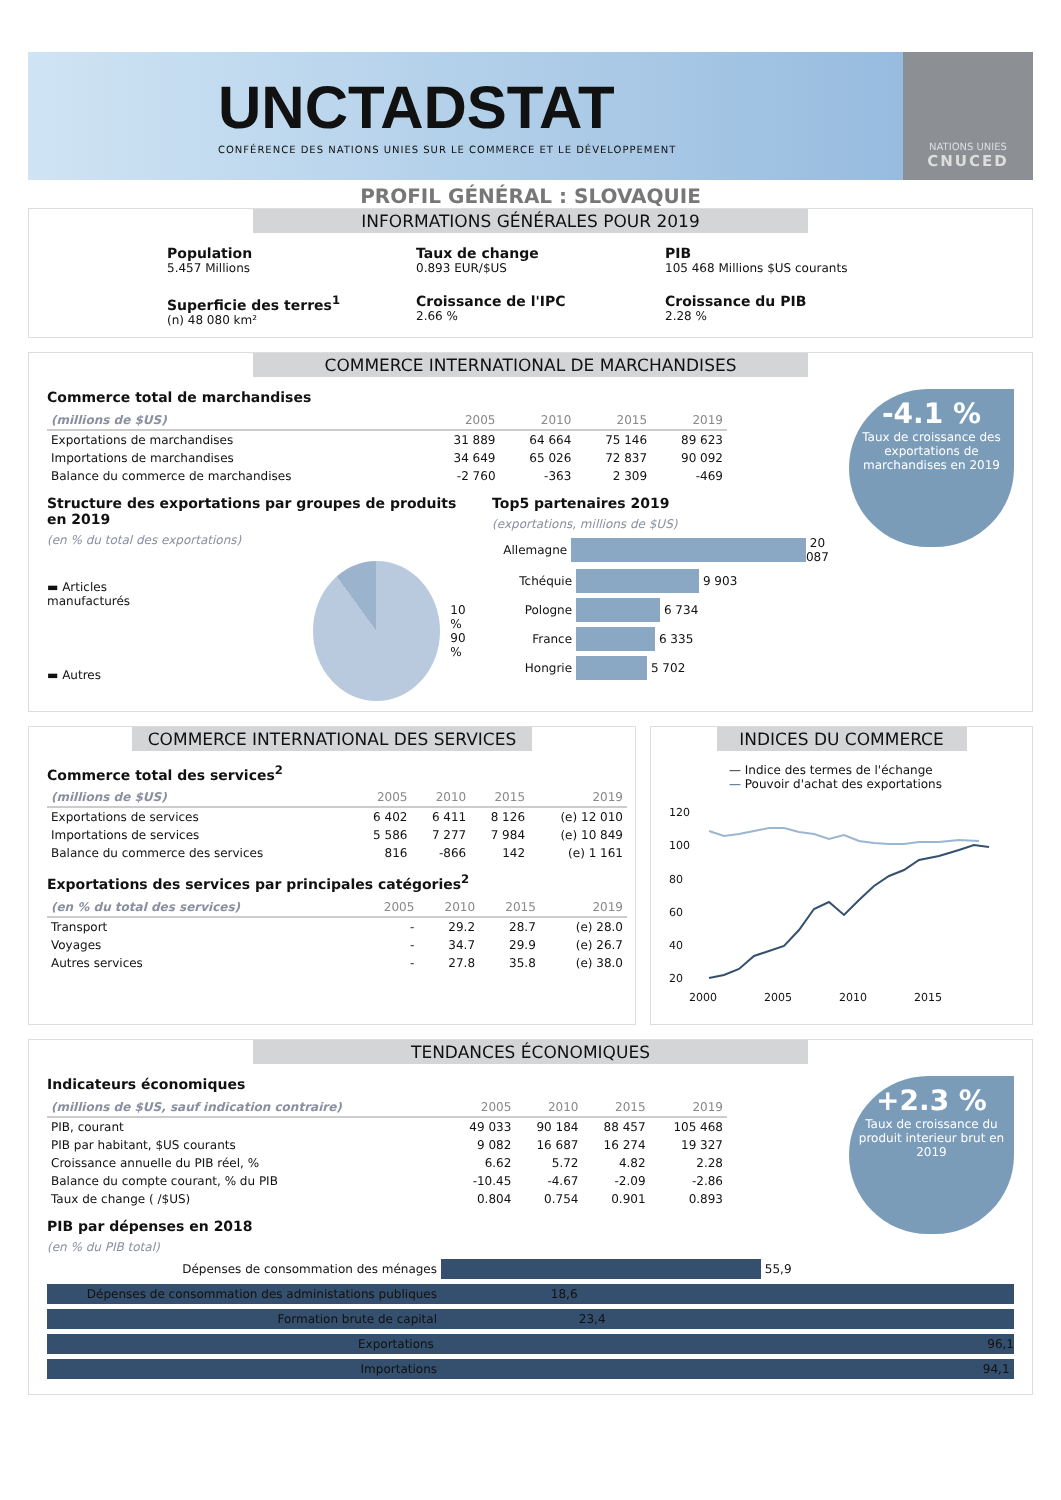UNCTADSTAT
CONFÉRENCE DES NATIONS UNIES SUR LE COMMERCE ET LE DÉVELOPPEMENT
NATIONS UNIES
CNUCED
PROFIL GÉNÉRAL : SLOVAQUIE
INFORMATIONS GÉNÉRALES POUR 2019
Population
5.457 Millions
Taux de change
0.893 EUR/$US
PIB
105 468 Millions $US courants
Superficie des terres<sup>1</sup>
(n) 48 080 km²
Croissance de l'IPC
2.66 %
Croissance du PIB
2.28 %
COMMERCE INTERNATIONAL DE MARCHANDISES
-4.1 %
Taux de croissance des exportations de marchandises en 2019
Commerce total de marchandises
| (millions de $US) | 2005 | 2010 | 2015 | 2019 |
| --- | --- | --- | --- | --- |
| Exportations de marchandises | 31 889 | 64 664 | 75 146 | 89 623 |
| Importations de marchandises | 34 649 | 65 026 | 72 837 | 90 092 |
| Balance du commerce de marchandises | -2 760 | -363 | 2 309 | -469 |
Structure des exportations par groupes de produits en 2019
(en % du total des exportations)
▬ Articles manufacturés
▬ Autres
10 %
90 %
Top5 partenaires 2019
(exportations, millions de $US)
Allemagne
20 087
Tchéquie
9 903
Pologne
6 734
France
6 335
Hongrie
5 702
COMMERCE INTERNATIONAL DES SERVICES
Commerce total des services<sup>2</sup>
| (millions de $US) | 2005 | 2010 | 2015 | 2019 |
| --- | --- | --- | --- | --- |
| Exportations de services | 6 402 | 6 411 | 8 126 | (e) 12 010 |
| Importations de services | 5 586 | 7 277 | 7 984 | (e) 10 849 |
| Balance du commerce des services | 816 | -866 | 142 | (e) 1 161 |
Exportations des services par principales catégories<sup>2</sup>
| (en % du total des services) | 2005 | 2010 | 2015 | 2019 |
| --- | --- | --- | --- | --- |
| Transport | - | 29.2 | 28.7 | (e) 28.0 |
| Voyages | - | 34.7 | 29.9 | (e) 26.7 |
| Autres services | - | 27.8 | 35.8 | (e) 38.0 |
INDICES DU COMMERCE
— Indice des termes de l'échange
— Pouvoir d'achat des exportations
120
100
80
60
40
20
2000
2005
2010
2015
TENDANCES ÉCONOMIQUES
+2.3 %
Taux de croissance du produit interieur brut en 2019
Indicateurs économiques
| (millions de $US, sauf indication contraire) | 2005 | 2010 | 2015 | 2019 |
| --- | --- | --- | --- | --- |
| PIB, courant | 49 033 | 90 184 | 88 457 | 105 468 |
| PIB par habitant, $US courants | 9 082 | 16 687 | 16 274 | 19 327 |
| Croissance annuelle du PIB réel, % | 6.62 | 5.72 | 4.82 | 2.28 |
| Balance du compte courant, % du PIB | -10.45 | -4.67 | -2.09 | -2.86 |
| Taux de change ( /$US) | 0.804 | 0.754 | 0.901 | 0.893 |
PIB par dépenses en 2018
(en % du PIB total)
Dépenses de consommation des ménages
55,9
Dépenses de consommation des administations publiques
18,6
Formation brute de capital
23,4
Exportations
96,1
Importations
94,1